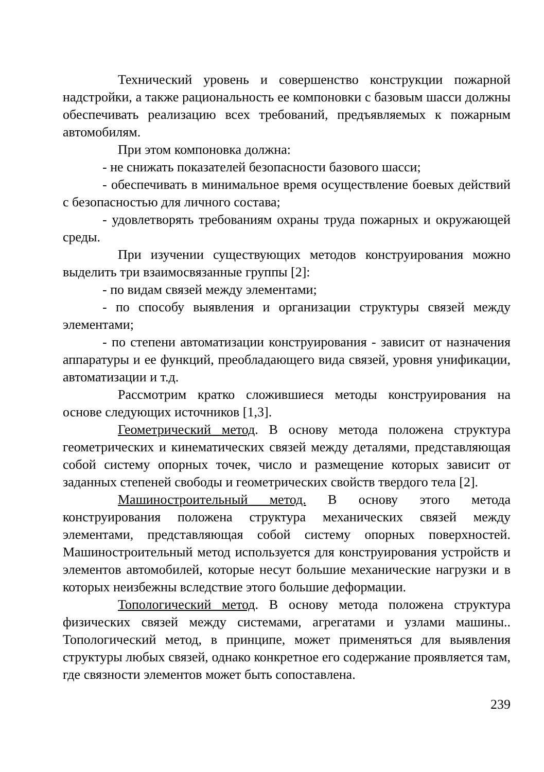Технический уровень и совершенство конструкции пожарной надстройки, а также рациональность ее компоновки с базовым шасси должны обеспечивать реализацию всех требований, предъявляемых к пожарным автомобилям.
При этом компоновка должна:
- не снижать показателей безопасности базового шасси;
- обеспечивать в минимальное время осуществление боевых действий с безопасностью для личного состава;
- удовлетворять требованиям охраны труда пожарных и окружающей среды.
При изучении существующих методов конструирования можно выделить три взаимосвязанные группы [2]:
- по видам связей между элементами;
- по способу выявления и организации структуры связей между элементами;
- по степени автоматизации конструирования - зависит от назначения аппаратуры и ее функций, преобладающего вида связей, уровня унификации, автоматизации и т.д.
Рассмотрим кратко сложившиеся методы конструирования на основе следующих источников [1,3].
Геометрический метод. В основу метода положена структура геометрических и кинематических связей между деталями, представляющая собой систему опорных точек, число и размещение которых зависит от заданных степеней свободы и геометрических свойств твердого тела [2].
Машиностроительный метод. В основу этого метода конструирования положена структура механических связей между элементами, представляющая собой систему опорных поверхностей. Машиностроительный метод используется для конструирования устройств и элементов автомобилей, которые несут большие механические нагрузки и в которых неизбежны вследствие этого большие деформации.
Топологический метод. В основу метода положена структура физических связей между системами, агрегатами и узлами машины.. Топологический метод, в принципе, может применяться для выявления структуры любых связей, однако конкретное его содержание проявляется там, где связности элементов может быть сопоставлена.
239